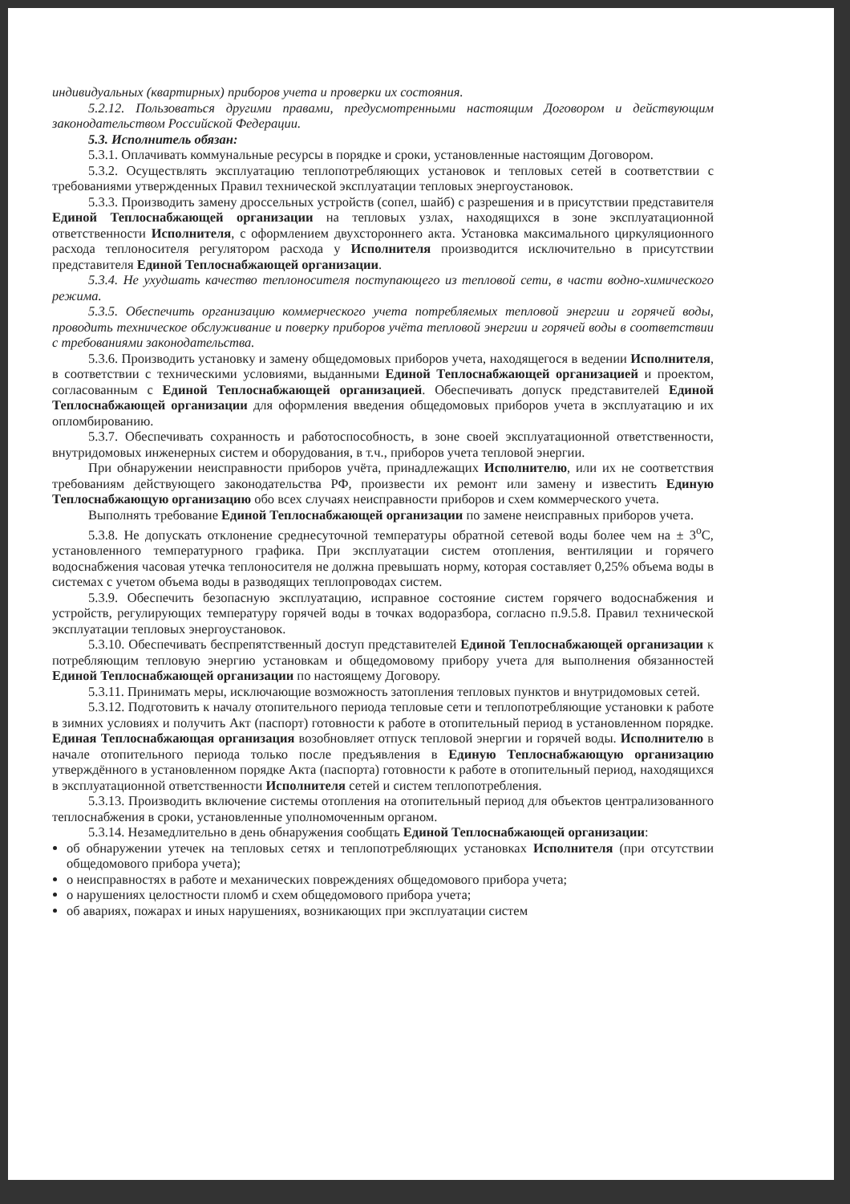индивидуальных (квартирных) приборов учета и проверки их состояния.
5.2.12. Пользоваться другими правами, предусмотренными настоящим Договором и действующим законодательством Российской Федерации.
5.3. Исполнитель обязан:
5.3.1. Оплачивать коммунальные ресурсы в порядке и сроки, установленные настоящим Договором.
5.3.2. Осуществлять эксплуатацию теплопотребляющих установок и тепловых сетей в соответствии с требованиями утвержденных Правил технической эксплуатации тепловых энергоустановок.
5.3.3. Производить замену дроссельных устройств (сопел, шайб) с разрешения и в присутствии представителя Единой Теплоснабжающей организации на тепловых узлах, находящихся в зоне эксплуатационной ответственности Исполнителя, с оформлением двухстороннего акта. Установка максимального циркуляционного расхода теплоносителя регулятором расхода у Исполнителя производится исключительно в присутствии представителя Единой Теплоснабжающей организации.
5.3.4. Не ухудшать качество теплоносителя поступающего из тепловой сети, в части водно-химического режима.
5.3.5. Обеспечить организацию коммерческого учета потребляемых тепловой энергии и горячей воды, проводить техническое обслуживание и поверку приборов учёта тепловой энергии и горячей воды в соответствии с требованиями законодательства.
5.3.6. Производить установку и замену общедомовых приборов учета, находящегося в ведении Исполнителя, в соответствии с техническими условиями, выданными Единой Теплоснабжающей организацией и проектом, согласованным с Единой Теплоснабжающей организацией. Обеспечивать допуск представителей Единой Теплоснабжающей организации для оформления введения общедомовых приборов учета в эксплуатацию и их опломбированию.
5.3.7. Обеспечивать сохранность и работоспособность, в зоне своей эксплуатационной ответственности, внутридомовых инженерных систем и оборудования, в т.ч., приборов учета тепловой энергии.
При обнаружении неисправности приборов учёта, принадлежащих Исполнителю, или их не соответствия требованиям действующего законодательства РФ, произвести их ремонт или замену и известить Единую Теплоснабжающую организацию обо всех случаях неисправности приборов и схем коммерческого учета.
Выполнять требование Единой Теплоснабжающей организации по замене неисправных приборов учета.
5.3.8. Не допускать отклонение среднесуточной температуры обратной сетевой воды более чем на ± 3<sup>о</sup>С, установленного температурного графика. При эксплуатации систем отопления, вентиляции и горячего водоснабжения часовая утечка теплоносителя не должна превышать норму, которая составляет 0,25% объема воды в системах с учетом объема воды в разводящих теплопроводах систем.
5.3.9. Обеспечить безопасную эксплуатацию, исправное состояние систем горячего водоснабжения и устройств, регулирующих температуру горячей воды в точках водоразбора, согласно п.9.5.8. Правил технической эксплуатации тепловых энергоустановок.
5.3.10. Обеспечивать беспрепятственный доступ представителей Единой Теплоснабжающей организации к потребляющим тепловую энергию установкам и общедомовому прибору учета для выполнения обязанностей Единой Теплоснабжающей организации по настоящему Договору.
5.3.11. Принимать меры, исключающие возможность затопления тепловых пунктов и внутридомовых сетей.
5.3.12. Подготовить к началу отопительного периода тепловые сети и теплопотребляющие установки к работе в зимних условиях и получить Акт (паспорт) готовности к работе в отопительный период в установленном порядке. Единая Теплоснабжающая организация возобновляет отпуск тепловой энергии и горячей воды. Исполнителю в начале отопительного периода только после предъявления в Единую Теплоснабжающую организацию утверждённого в установленном порядке Акта (паспорта) готовности к работе в отопительный период, находящихся в эксплуатационной ответственности Исполнителя сетей и систем теплопотребления.
5.3.13. Производить включение системы отопления на отопительный период для объектов централизованного теплоснабжения в сроки, установленные уполномоченным органом.
5.3.14. Незамедлительно в день обнаружения сообщать Единой Теплоснабжающей организации:
об обнаружении утечек на тепловых сетях и теплопотребляющих установках Исполнителя (при отсутствии общедомового прибора учета);
о неисправностях в работе и механических повреждениях общедомового прибора учета;
о нарушениях целостности пломб и схем общедомового прибора учета;
об авариях, пожарах и иных нарушениях, возникающих при эксплуатации систем